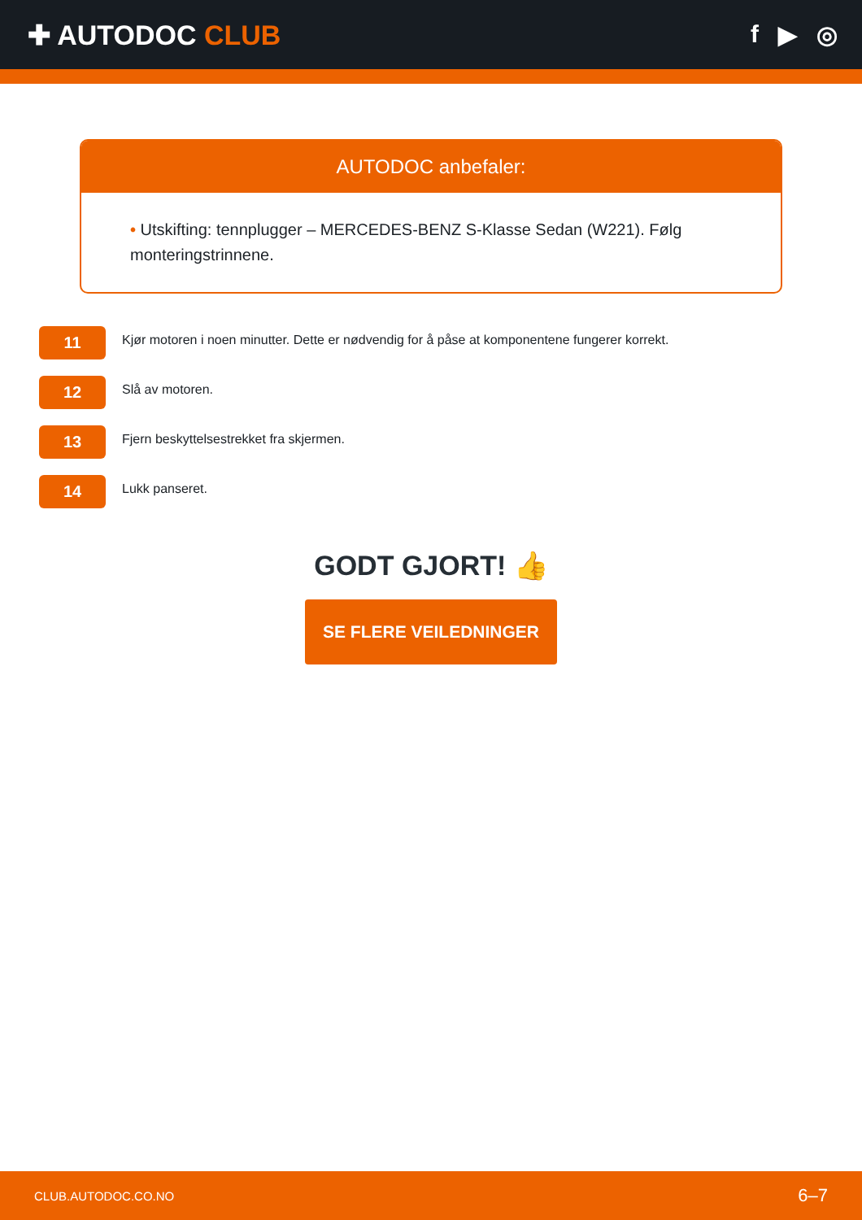✚ AUTODOC CLUB f ▶ ◎
AUTODOC anbefaler:
• Utskifting: tennplugger – MERCEDES-BENZ S-Klasse Sedan (W221). Følg monteringstrinnene.
11
Kjør motoren i noen minutter. Dette er nødvendig for å påse at komponentene fungerer korrekt.
12
Slå av motoren.
13
Fjern beskyttelsestrekket fra skjermen.
14
Lukk panseret.
GODT GJORT! 👍
SE FLERE VEILEDNINGER
CLUB.AUTODOC.CO.NO 6–7